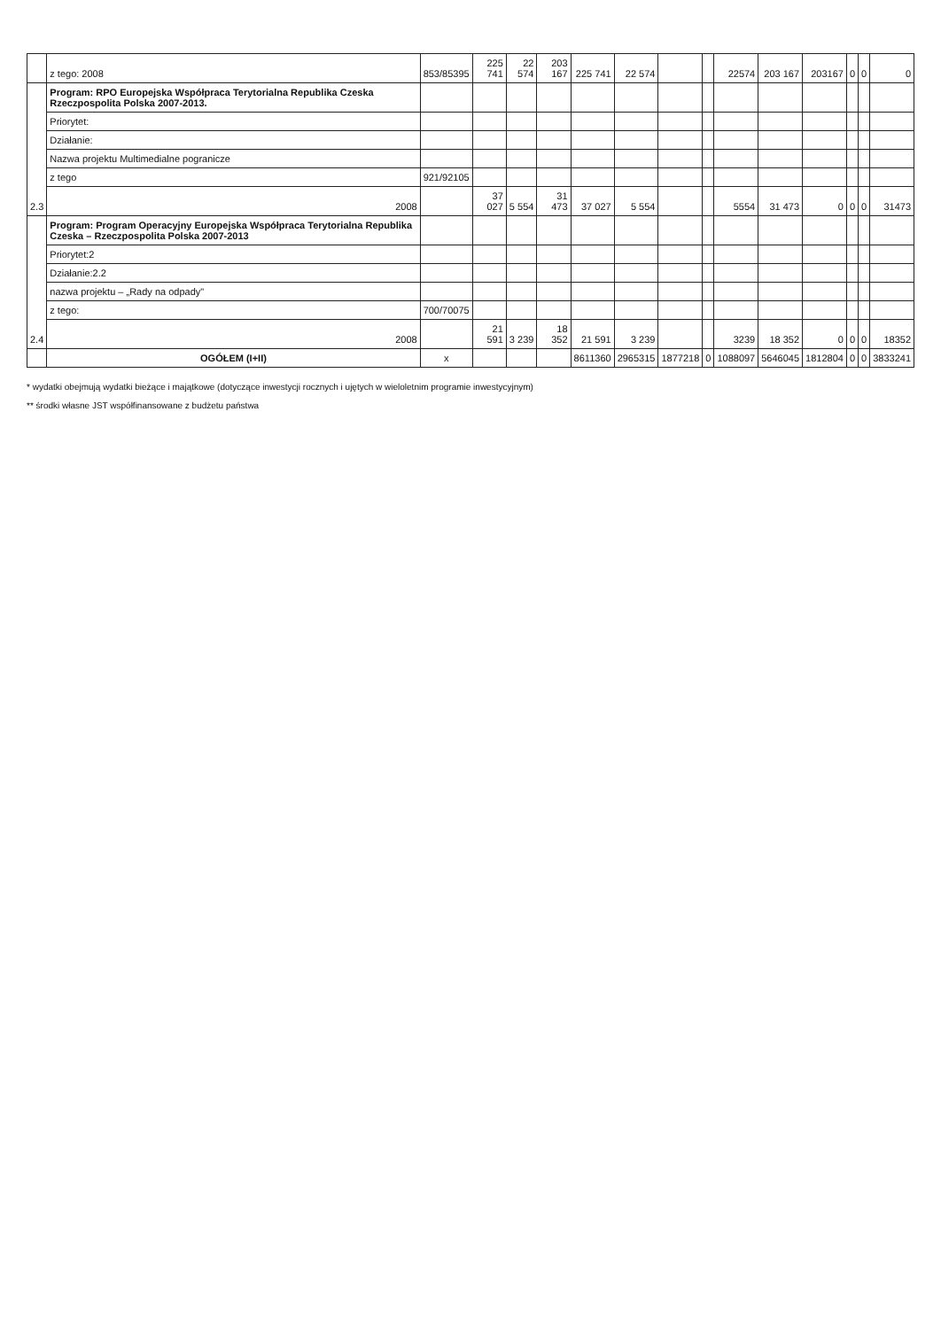| | z tego: 2008 | 853/85395 | 225 741 | 22 574 | 203 167 | 225 741 | 22 574 | | | 22574 | 203 167 | 203167 | 0 | 0 | 0 |
| 2.3 | Program: RPO Europejska Współpraca Terytorialna Republika Czeska Rzeczpospolita Polska 2007-2013. | | | | | | | | | | | | | | |
| | Priorytet: | | | | | | | | | | | | | | |
| | Działanie: | | | | | | | | | | | | | | |
| | Nazwa projektu Multimedialne pogranicze | | | | | | | | | | | | | | |
| | z tego | 921/92105 | | | | | | | | | | | | | |
| | 2008 | | 37 027 | 5 554 | 31 473 | 37 027 | 5 554 | | | 5554 | 31 473 | 0 | 0 | 0 | 31473 |
| 2.4 | Program: Program Operacyjny Europejska Współpraca Terytorialna Republika Czeska – Rzeczpospolita Polska 2007-2013 | | | | | | | | | | | | | | |
| | Priorytet:2 | | | | | | | | | | | | | | |
| | Działanie:2.2 | | | | | | | | | | | | | | |
| | nazwa projektu – „Rady na odpady" | | | | | | | | | | | | | | |
| | z tego: | 700/70075 | | | | | | | | | | | | | |
| | 2008 | | 21 591 | 3 239 | 18 352 | 21 591 | 3 239 | | | 3239 | 18 352 | 0 | 0 | 0 | 18352 |
| | OGÓŁEM (I+II) | x | | | | 8611360 | 2965315 | 1877218 | 0 | 1088097 | 5646045 | 1812804 | 0 | 0 | 3833241 |
* wydatki obejmują wydatki bieżące i majątkowe (dotyczące inwestycji rocznych i ujętych w wieloletnim programie inwestycyjnym)
** środki własne JST współfinansowane z budżetu państwa